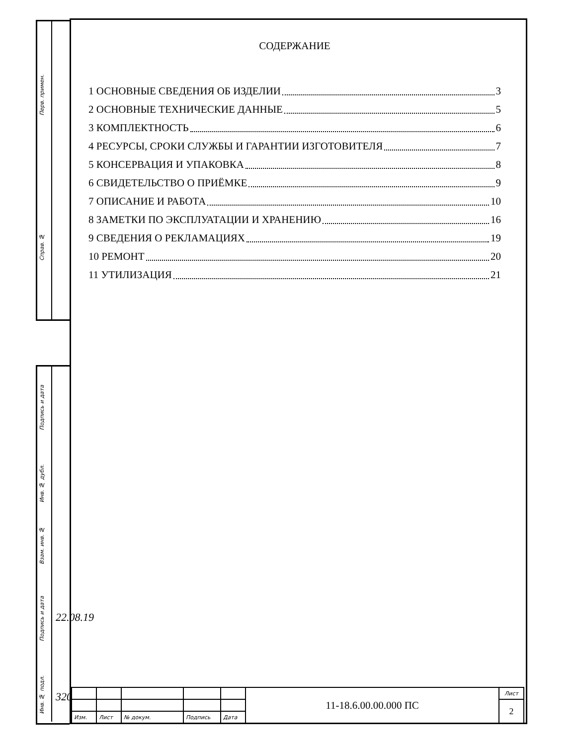Перв. примен.
Справ. №
Подпись и дата
Инв. № дубл.
Взам. инв. №
Подпись и дата
Инв. № подл.
320
22.08.19
СОДЕРЖАНИЕ
1 ОСНОВНЫЕ СВЕДЕНИЯ ОБ ИЗДЕЛИИ 3
2 ОСНОВНЫЕ ТЕХНИЧЕСКИЕ ДАННЫЕ 5
3 КОМПЛЕКТНОСТЬ 6
4 РЕСУРСЫ, СРОКИ СЛУЖБЫ И ГАРАНТИИ ИЗГОТОВИТЕЛЯ 7
5 КОНСЕРВАЦИЯ И УПАКОВКА 8
6 СВИДЕТЕЛЬСТВО О ПРИЁМКЕ 9
7 ОПИСАНИЕ И РАБОТА 10
8 ЗАМЕТКИ ПО ЭКСПЛУАТАЦИИ И ХРАНЕНИЮ 16
9 СВЕДЕНИЯ О РЕКЛАМАЦИЯХ 19
10 РЕМОНТ 20
11 УТИЛИЗАЦИЯ 21
| | | | | | 11-18.6.00.00.000 ПС | Лист |
| | | | | | | 2 |
| Изм. | Лист | № докум. | Подпись | Дата | | |